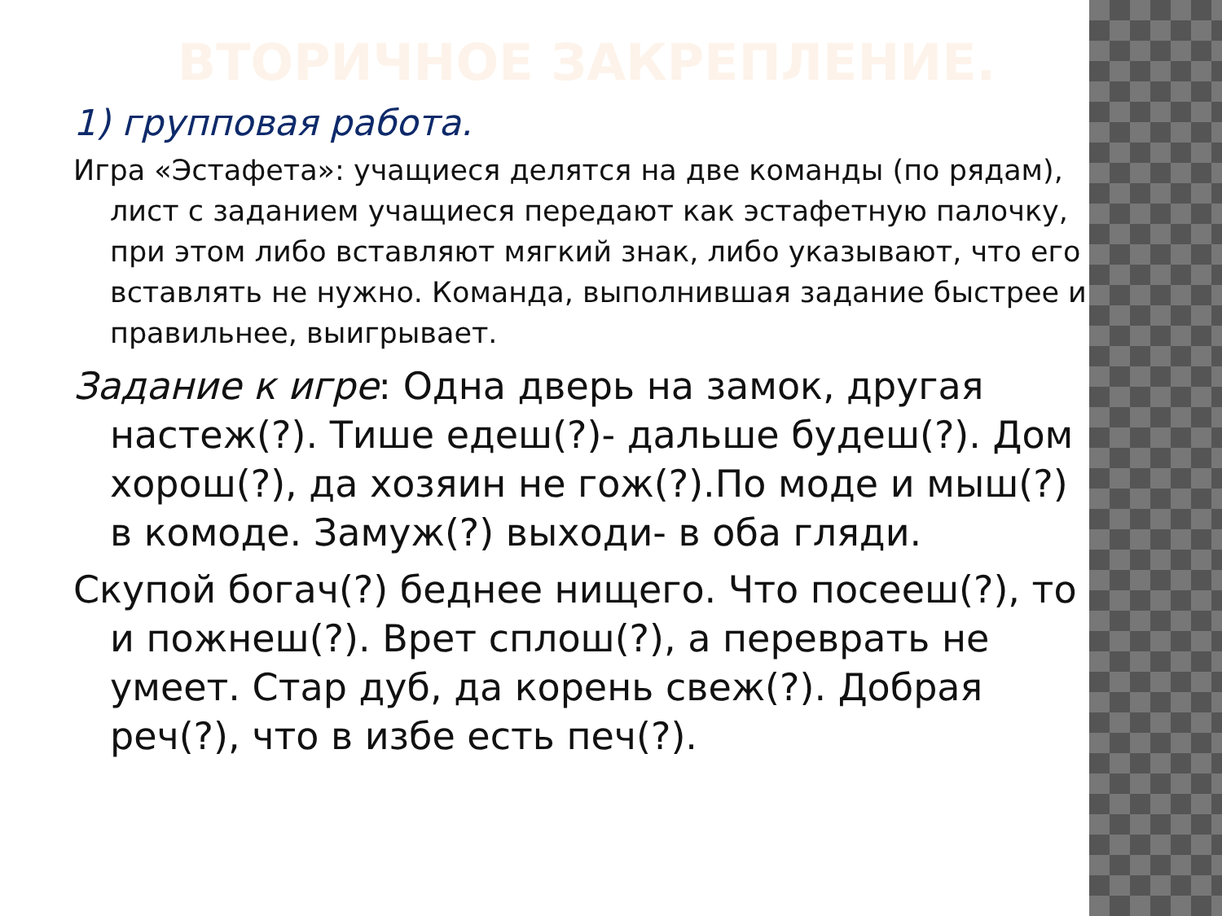ВТОРИЧНОЕ ЗАКРЕПЛЕНИЕ.
1) групповая работа.
Игра «Эстафета»: учащиеся делятся на две команды (по рядам), лист с заданием учащиеся передают как эстафетную палочку, при этом либо вставляют мягкий знак, либо указывают, что его вставлять не нужно. Команда, выполнившая задание быстрее и правильнее, выигрывает.
Задание к игре: Одна дверь на замок, другая настеж(?). Тише едеш(?)- дальше будеш(?). Дом хорош(?), да хозяин не гож(?).По моде и мыш(?) в комоде. Замуж(?) выходи- в оба гляди.
Скупой богач(?) беднее нищего. Что посееш(?), то и пожнеш(?). Врет сплош(?), а переврать не умеет. Стар дуб, да корень свеж(?). Добрая реч(?), что в избе есть печ(?).